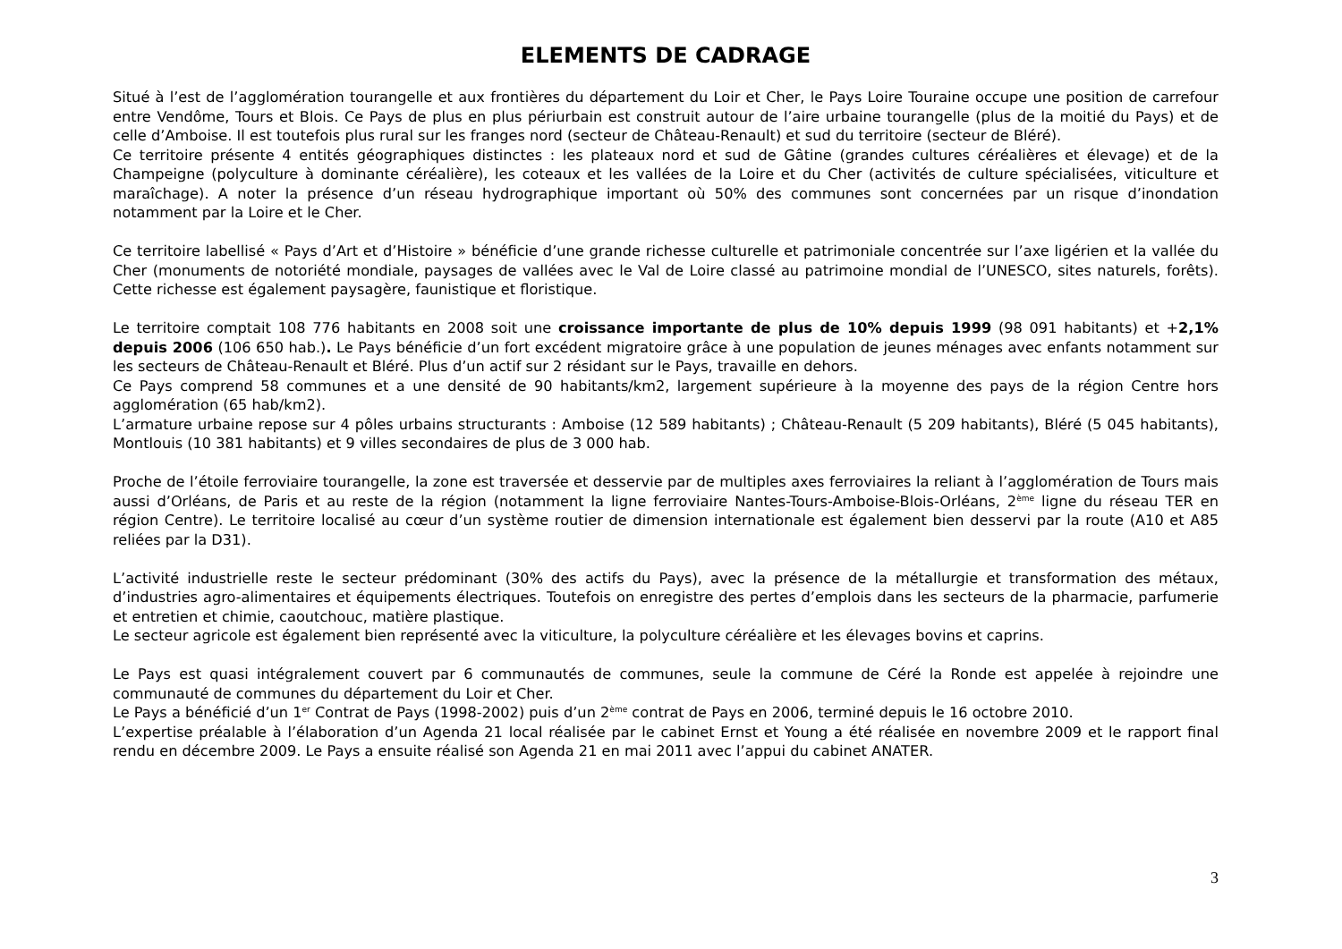ELEMENTS DE CADRAGE
Situé à l’est de l’agglomération tourangelle et aux frontières du département du Loir et Cher, le Pays Loire Touraine occupe une position de carrefour entre Vendôme, Tours et Blois. Ce Pays de plus en plus périurbain est construit autour de l’aire urbaine tourangelle (plus de la moitié du Pays) et de celle d’Amboise. Il est toutefois plus rural sur les franges nord (secteur de Château-Renault) et sud du territoire (secteur de Bléré).
Ce territoire présente 4 entités géographiques distinctes : les plateaux nord et sud de Gâtine (grandes cultures céréalières et élevage) et de la Champeigne (polyculture à dominante céréalière), les coteaux et les vallées de la Loire et du Cher (activités de culture spécialisées, viticulture et maraîchage). A noter la présence d’un réseau hydrographique important où 50% des communes sont concernées par un risque d’inondation notamment par la Loire et le Cher.
Ce territoire labellisé « Pays d’Art et d’Histoire » bénéficie d’une grande richesse culturelle et patrimoniale concentrée sur l’axe ligérien et la vallée du Cher (monuments de notoriété mondiale, paysages de vallées avec le Val de Loire classé au patrimoine mondial de l’UNESCO, sites naturels, forêts). Cette richesse est également paysagère, faunistique et floristique.
Le territoire comptait 108 776 habitants en 2008 soit une croissance importante de plus de 10% depuis 1999 (98 091 habitants) et +2,1% depuis 2006 (106 650 hab.). Le Pays bénéficie d’un fort excédent migratoire grâce à une population de jeunes ménages avec enfants notamment sur les secteurs de Château-Renault et Bléré. Plus d’un actif sur 2 résidant sur le Pays, travaille en dehors.
Ce Pays comprend 58 communes et a une densité de 90 habitants/km2, largement supérieure à la moyenne des pays de la région Centre hors agglomération (65 hab/km2).
L’armature urbaine repose sur 4 pôles urbains structurants : Amboise (12 589 habitants) ; Château-Renault (5 209 habitants), Bléré (5 045 habitants), Montlouis (10 381 habitants) et 9 villes secondaires de plus de 3 000 hab.
Proche de l’étoile ferroviaire tourangelle, la zone est traversée et desservie par de multiples axes ferroviaires la reliant à l’agglomération de Tours mais aussi d’Orléans, de Paris et au reste de la région (notamment la ligne ferroviaire Nantes-Tours-Amboise-Blois-Orléans, 2<sup>ème</sup> ligne du réseau TER en région Centre). Le territoire localisé au cœur d’un système routier de dimension internationale est également bien desservi par la route (A10 et A85 reliées par la D31).
L’activité industrielle reste le secteur prédominant (30% des actifs du Pays), avec la présence de la métallurgie et transformation des métaux, d’industries agro-alimentaires et équipements électriques. Toutefois on enregistre des pertes d’emplois dans les secteurs de la pharmacie, parfumerie et entretien et chimie, caoutchouc, matière plastique.
Le secteur agricole est également bien représenté avec la viticulture, la polyculture céréalière et les élevages bovins et caprins.
Le Pays est quasi intégralement couvert par 6 communautés de communes, seule la commune de Céré la Ronde est appelée à rejoindre une communauté de communes du département du Loir et Cher.
Le Pays a bénéficié d’un 1<sup>er</sup> Contrat de Pays (1998-2002) puis d’un 2<sup>ème</sup> contrat de Pays en 2006, terminé depuis le 16 octobre 2010.
L’expertise préalable à l’élaboration d’un Agenda 21 local réalisée par le cabinet Ernst et Young a été réalisée en novembre 2009 et le rapport final rendu en décembre 2009. Le Pays a ensuite réalisé son Agenda 21 en mai 2011 avec l’appui du cabinet ANATER.
3